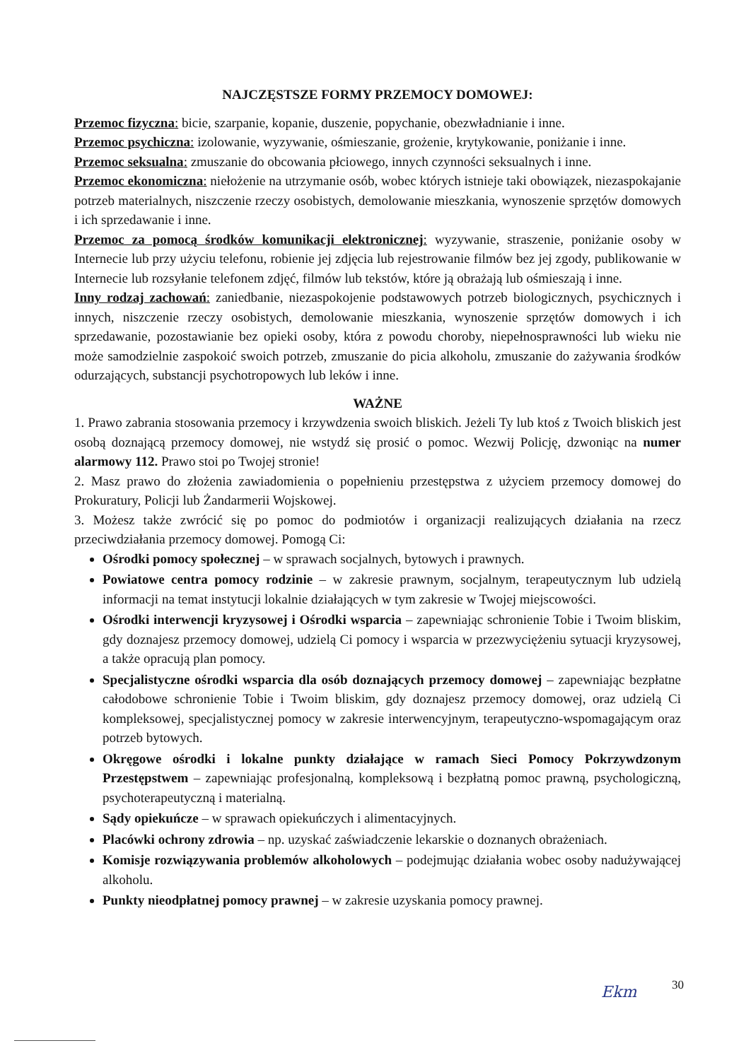NAJCZĘSTSZE FORMY PRZEMOCY DOMOWEJ:
Przemoc fizyczna: bicie, szarpanie, kopanie, duszenie, popychanie, obezwładnianie i inne.
Przemoc psychiczna: izolowanie, wyzywanie, ośmieszanie, grożenie, krytykowanie, poniżanie i inne.
Przemoc seksualna: zmuszanie do obcowania płciowego, innych czynności seksualnych i inne.
Przemoc ekonomiczna: niełożenie na utrzymanie osób, wobec których istnieje taki obowiązek, niezaspokajanie potrzeb materialnych, niszczenie rzeczy osobistych, demolowanie mieszkania, wynoszenie sprzętów domowych i ich sprzedawanie i inne.
Przemoc za pomocą środków komunikacji elektronicznej: wyzywanie, straszenie, poniżanie osoby w Internecie lub przy użyciu telefonu, robienie jej zdjęcia lub rejestrowanie filmów bez jej zgody, publikowanie w Internecie lub rozsyłanie telefonem zdjęć, filmów lub tekstów, które ją obrażają lub ośmieszają i inne.
Inny rodzaj zachowań: zaniedbanie, niezaspokojenie podstawowych potrzeb biologicznych, psychicznych i innych, niszczenie rzeczy osobistych, demolowanie mieszkania, wynoszenie sprzętów domowych i ich sprzedawanie, pozostawianie bez opieki osoby, która z powodu choroby, niepełnosprawności lub wieku nie może samodzielnie zaspokoić swoich potrzeb, zmuszanie do picia alkoholu, zmuszanie do zażywania środków odurzających, substancji psychotropowych lub leków i inne.
WAŻNE
1. Prawo zabrania stosowania przemocy i krzywdzenia swoich bliskich. Jeżeli Ty lub ktoś z Twoich bliskich jest osobą doznającą przemocy domowej, nie wstydź się prosić o pomoc. Wezwij Policję, dzwoniąc na numer alarmowy 112. Prawo stoi po Twojej stronie!
2. Masz prawo do złożenia zawiadomienia o popełnieniu przestępstwa z użyciem przemocy domowej do Prokuratury, Policji lub Żandarmerii Wojskowej.
3. Możesz także zwrócić się po pomoc do podmiotów i organizacji realizujących działania na rzecz przeciwdziałania przemocy domowej. Pomogą Ci:
Ośrodki pomocy społecznej – w sprawach socjalnych, bytowych i prawnych.
Powiatowe centra pomocy rodzinie – w zakresie prawnym, socjalnym, terapeutycznym lub udzielą informacji na temat instytucji lokalnie działających w tym zakresie w Twojej miejscowości.
Ośrodki interwencji kryzysowej i Ośrodki wsparcia – zapewniając schronienie Tobie i Twoim bliskim, gdy doznajesz przemocy domowej, udzielą Ci pomocy i wsparcia w przezwyciężeniu sytuacji kryzysowej, a także opracują plan pomocy.
Specjalistyczne ośrodki wsparcia dla osób doznających przemocy domowej – zapewniając bezpłatne całodobowe schronienie Tobie i Twoim bliskim, gdy doznajesz przemocy domowej, oraz udzielą Ci kompleksowej, specjalistycznej pomocy w zakresie interwencyjnym, terapeutyczno-wspomagającym oraz potrzeb bytowych.
Okręgowe ośrodki i lokalne punkty działające w ramach Sieci Pomocy Pokrzywdzonym Przestępstwem – zapewniając profesjonalną, kompleksową i bezpłatną pomoc prawną, psychologiczną, psychoterapeutyczną i materialną.
Sądy opiekuńcze – w sprawach opiekuńczych i alimentacyjnych.
Placówki ochrony zdrowia – np. uzyskać zaświadczenie lekarskie o doznanych obrażeniach.
Komisje rozwiązywania problemów alkoholowych – podejmując działania wobec osoby nadużywającej alkoholu.
Punkty nieodpłatnej pomocy prawnej – w zakresie uzyskania pomocy prawnej.
Ekm 30